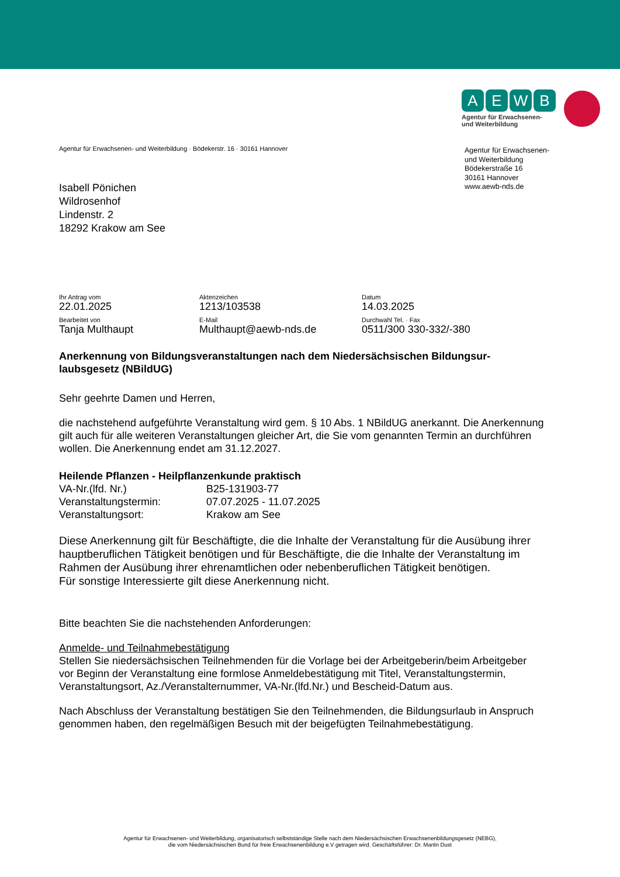AEWB
Agentur für Erwachsenen-
und Weiterbildung
Agentur für Erwachsenen-
und Weiterbildung
Bödekerstraße 16
30161 Hannover
www.aewb-nds.de
Agentur für Erwachsenen- und Weiterbildung · Bödekerstr. 16 · 30161 Hannover
Isabell Pönichen
Wildrosenhof
Lindenstr. 2
18292 Krakow am See
Ihr Antrag vom
22.01.2025
Aktenzeichen
1213/103538
Datum
14.03.2025
Bearbeitet von
Tanja Multhaupt
E-Mail
Multhaupt@aewb-nds.de
Durchwahl Tel. · Fax
0511/300 330-332/-380
Anerkennung von Bildungsveranstaltungen nach dem Niedersächsischen Bildungsur-laubsgesetz (NBildUG)
Sehr geehrte Damen und Herren,
die nachstehend aufgeführte Veranstaltung wird gem. § 10 Abs. 1 NBildUG anerkannt. Die Anerkennung gilt auch für alle weiteren Veranstaltungen gleicher Art, die Sie vom genannten Termin an durchführen wollen. Die Anerkennung endet am 31.12.2027.
Heilende Pflanzen - Heilpflanzenkunde praktisch
VA-Nr.(lfd. Nr.)
B25-131903-77
Veranstaltungstermin:
07.07.2025 - 11.07.2025
Veranstaltungsort:
Krakow am See
Diese Anerkennung gilt für Beschäftigte, die die Inhalte der Veranstaltung für die Ausübung ihrer hauptberuflichen Tätigkeit benötigen und für Beschäftigte, die die Inhalte der Veranstaltung im Rahmen der Ausübung ihrer ehrenamtlichen oder nebenberuflichen Tätigkeit benötigen.
Für sonstige Interessierte gilt diese Anerkennung nicht.
Bitte beachten Sie die nachstehenden Anforderungen:
Anmelde- und Teilnahmebestätigung
Stellen Sie niedersächsischen Teilnehmenden für die Vorlage bei der Arbeitgeberin/beim Arbeitgeber vor Beginn der Veranstaltung eine formlose Anmeldebestätigung mit Titel, Veranstaltungstermin, Veranstaltungsort, Az./Veranstalternummer, VA-Nr.(lfd.Nr.) und Bescheid-Datum aus.
Nach Abschluss der Veranstaltung bestätigen Sie den Teilnehmenden, die Bildungsurlaub in Anspruch genommen haben, den regelmäßigen Besuch mit der beigefügten Teilnahmebestätigung.
Agentur für Erwachsenen- und Weiterbildung, organisatorisch selbstständige Stelle nach dem Niedersächsischen Erwachsenenbildungsgesetz (NEBG),
die vom Niedersächsischen Bund für freie Erwachsenenbildung e.V getragen wird. Geschäftsführer: Dr. Martin Dust